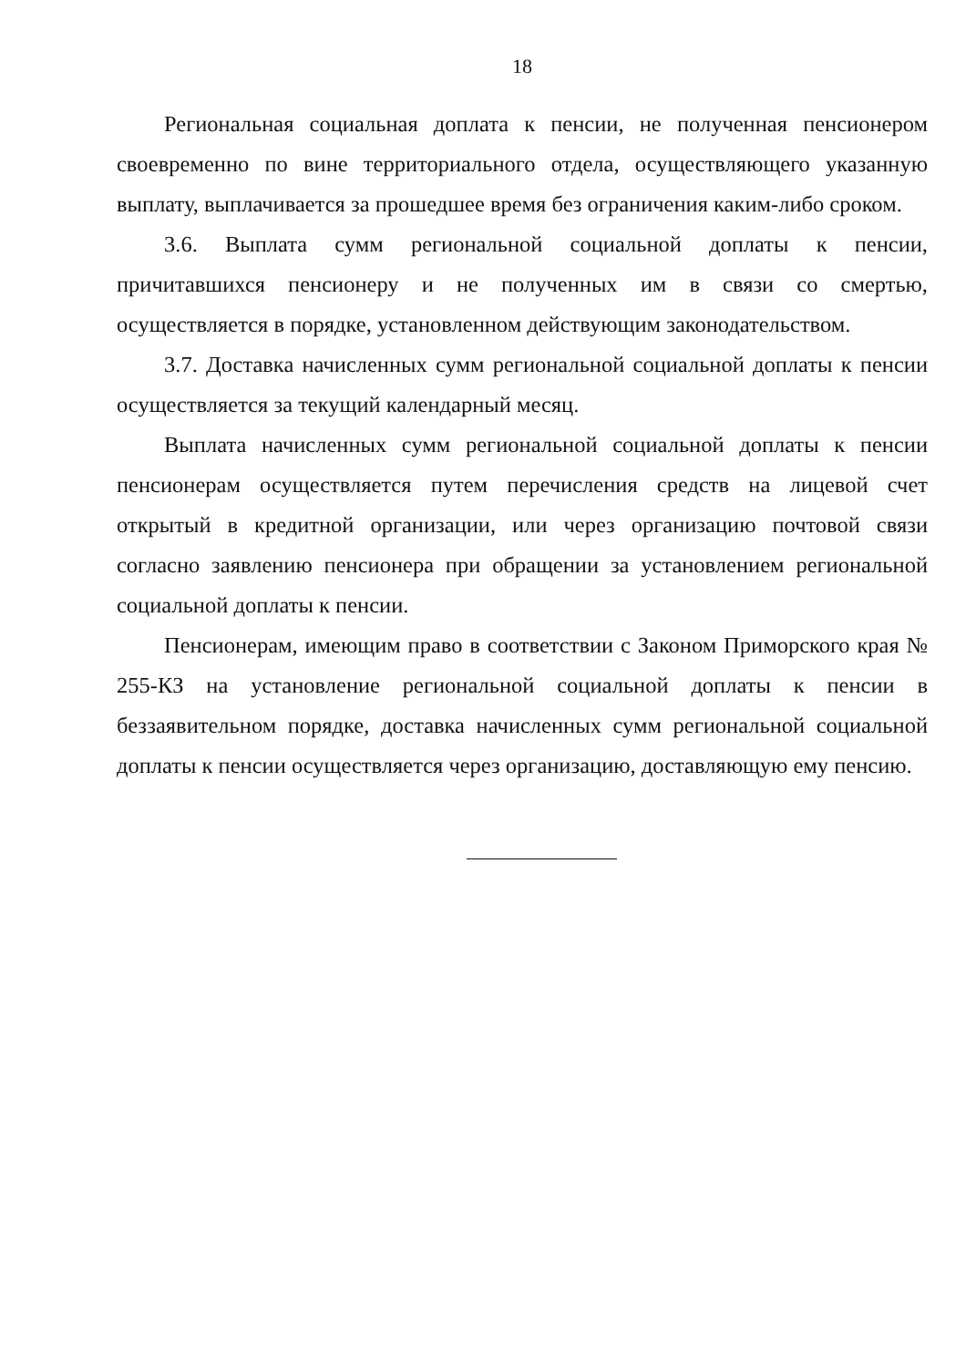18
Региональная социальная доплата к пенсии, не полученная пенсионером своевременно по вине территориального отдела, осуществляющего указанную выплату, выплачивается за прошедшее время без ограничения каким-либо сроком.
3.6. Выплата сумм региональной социальной доплаты к пенсии, причитавшихся пенсионеру и не полученных им в связи со смертью, осуществляется в порядке, установленном действующим законодательством.
3.7. Доставка начисленных сумм региональной социальной доплаты к пенсии осуществляется за текущий календарный месяц.
Выплата начисленных сумм региональной социальной доплаты к пенсии пенсионерам осуществляется путем перечисления средств на лицевой счет открытый в кредитной организации, или через организацию почтовой связи согласно заявлению пенсионера при обращении за установлением региональной социальной доплаты к пенсии.
Пенсионерам, имеющим право в соответствии с Законом Приморского края № 255-КЗ на установление региональной социальной доплаты к пенсии в беззаявительном порядке, доставка начисленных сумм региональной социальной доплаты к пенсии осуществляется через организацию, доставляющую ему пенсию.